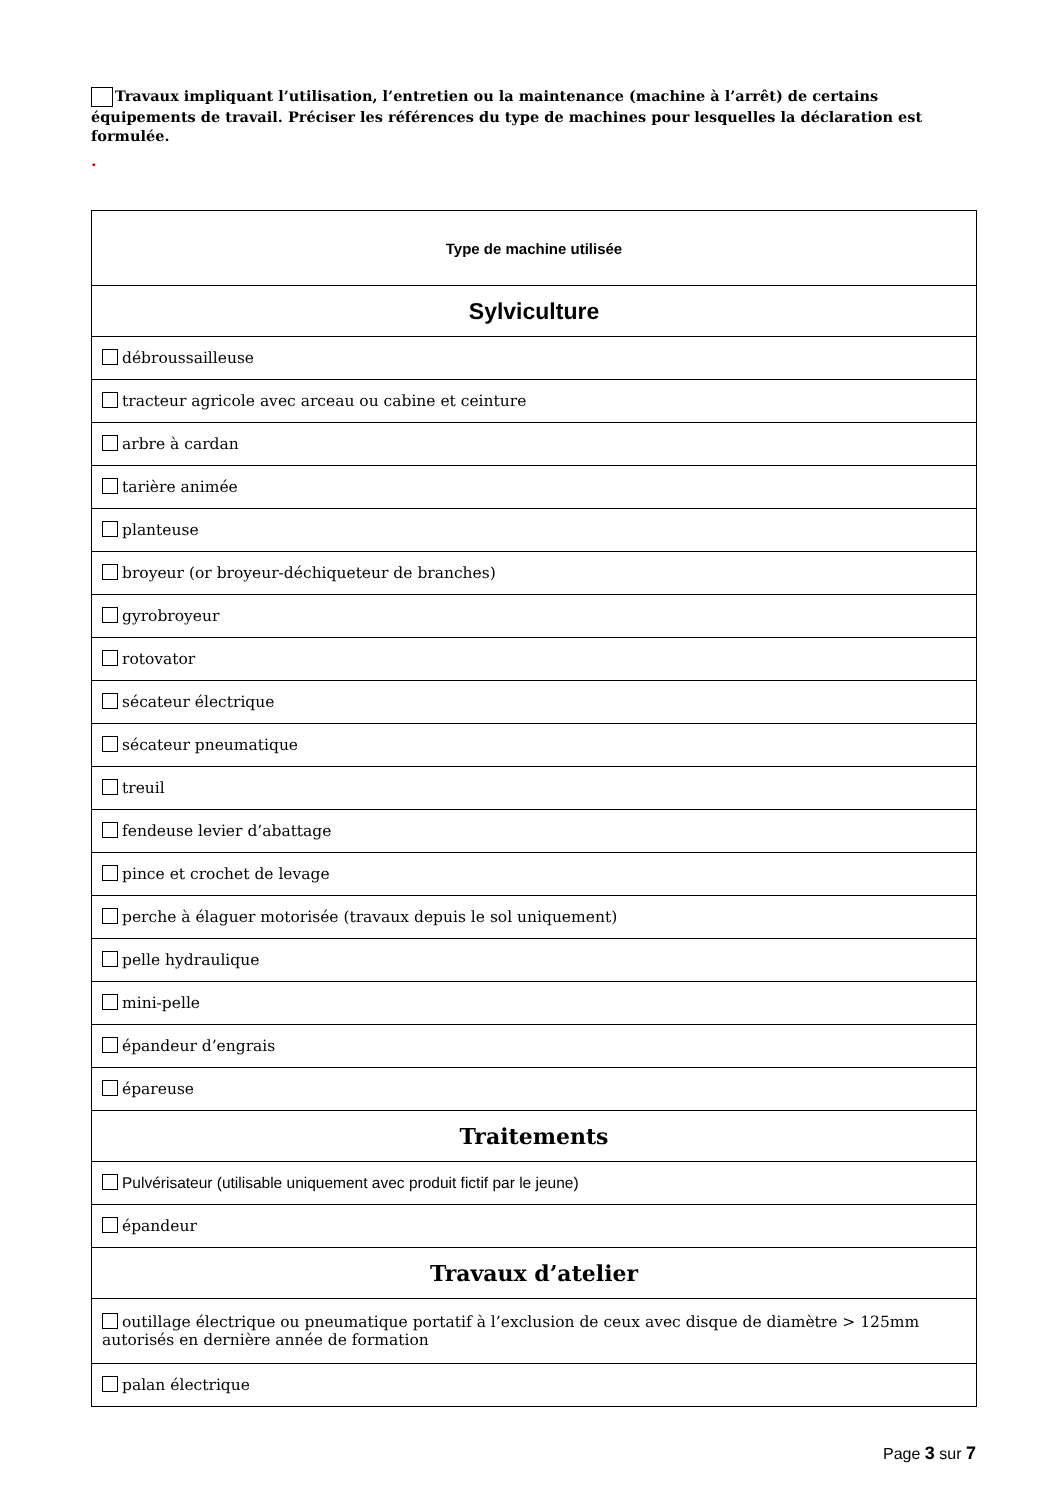Travaux impliquant l’utilisation, l’entretien ou la maintenance (machine à l’arrêt) de certains équipements de travail. Préciser les références du type de machines pour lesquelles la déclaration est formulée.
.
| Type de machine utilisée |
| --- |
| Sylviculture |
| débroussailleuse |
| tracteur agricole avec arceau ou cabine et ceinture |
| arbre à cardan |
| tarière animée |
| planteuse |
| broyeur (or broyeur-déchiqueteur de branches) |
| gyrobroyeur |
| rotovator |
| sécateur électrique |
| sécateur pneumatique |
| treuil |
| fendeuse levier d’abattage |
| pince et crochet de levage |
| perche à élaguer motorisée (travaux depuis le sol uniquement) |
| pelle hydraulique |
| mini-pelle |
| épandeur d’engrais |
| épareuse |
| Traitements |
| Pulvérisateur (utilisable uniquement avec produit fictif par le jeune) |
| épandeur |
| Travaux d’atelier |
| outillage électrique ou pneumatique portatif à l’exclusion de ceux avec disque de diamètre > 125mm autorisés en dernière année de formation |
| palan électrique |
Page 3 sur 7